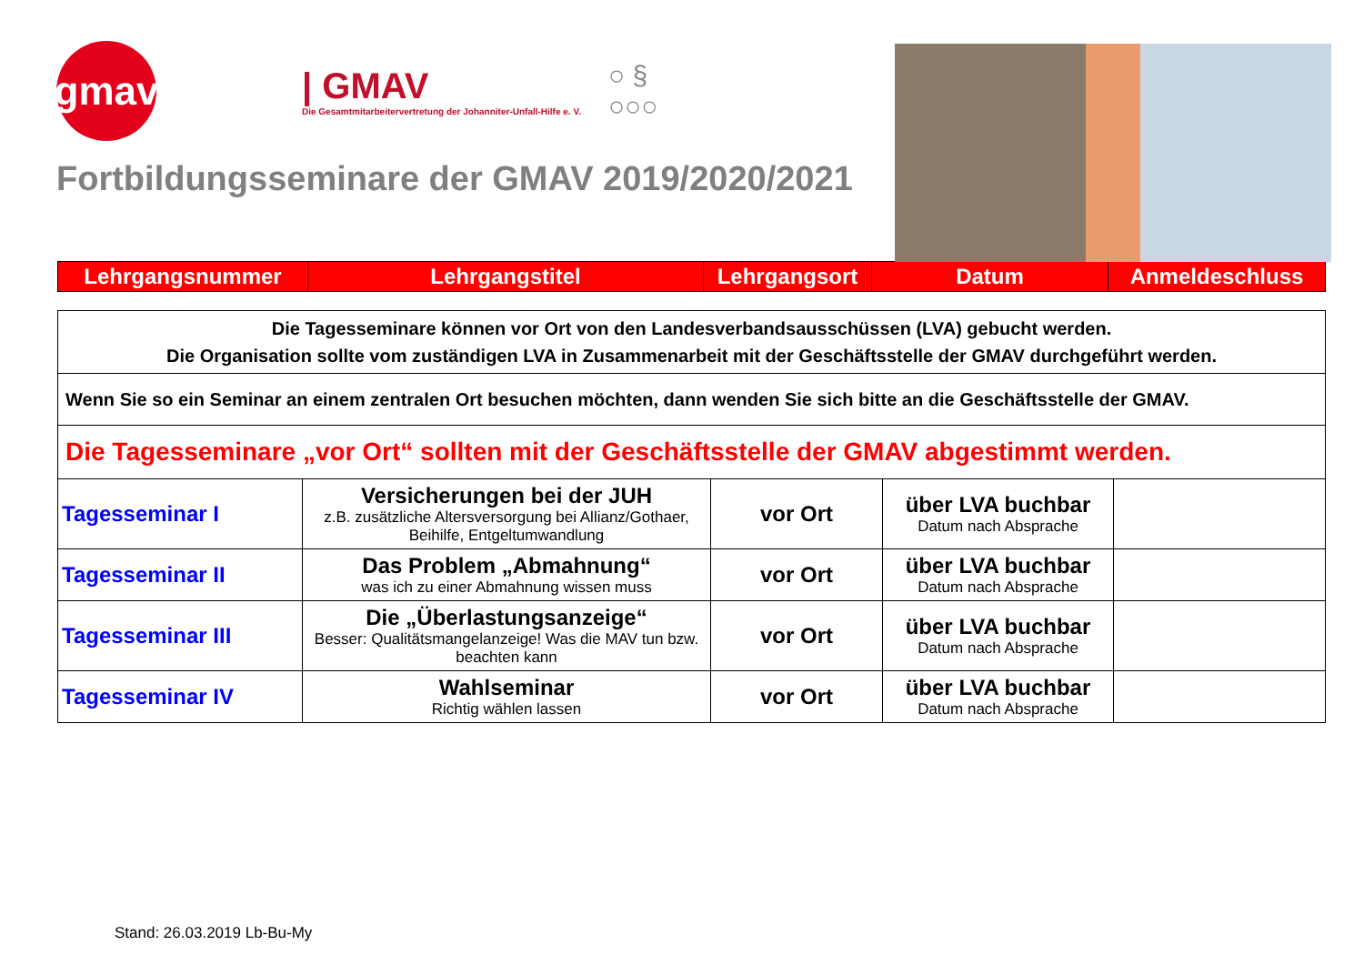gmav
| GMAV
Die Gesamtmitarbeitervertretung der Johanniter-Unfall-Hilfe e. V.
○ §
○○○
Fortbildungsseminare der GMAV 2019/2020/2021
| Lehrgangsnummer | Lehrgangstitel | Lehrgangsort | Datum | Anmeldeschluss |
| Die Tagesseminare können vor Ort von den Landesverbandsausschüssen (LVA) gebucht werden. Die Organisation sollte vom zuständigen LVA in Zusammenarbeit mit der Geschäftsstelle der GMAV durchgeführt werden. | | | | |
| Wenn Sie so ein Seminar an einem zentralen Ort besuchen möchten, dann wenden Sie sich bitte an die Geschäftsstelle der GMAV. | | | | |
| Die Tagesseminare „vor Ort“ sollten mit der Geschäftsstelle der GMAV abgestimmt werden. | | | | |
| Tagesseminar I | Versicherungen bei der JUH z.B. zusätzliche Altersversorgung bei Allianz/Gothaer, Beihilfe, Entgeltumwandlung | vor Ort | über LVA buchbar Datum nach Absprache | |
| Tagesseminar II | Das Problem „Abmahnung“ was ich zu einer Abmahnung wissen muss | vor Ort | über LVA buchbar Datum nach Absprache | |
| Tagesseminar III | Die „Überlastungsanzeige“ Besser: Qualitätsmangelanzeige! Was die MAV tun bzw. beachten kann | vor Ort | über LVA buchbar Datum nach Absprache | |
| Tagesseminar IV | Wahlseminar Richtig wählen lassen | vor Ort | über LVA buchbar Datum nach Absprache | |
Stand: 26.03.2019 Lb-Bu-My